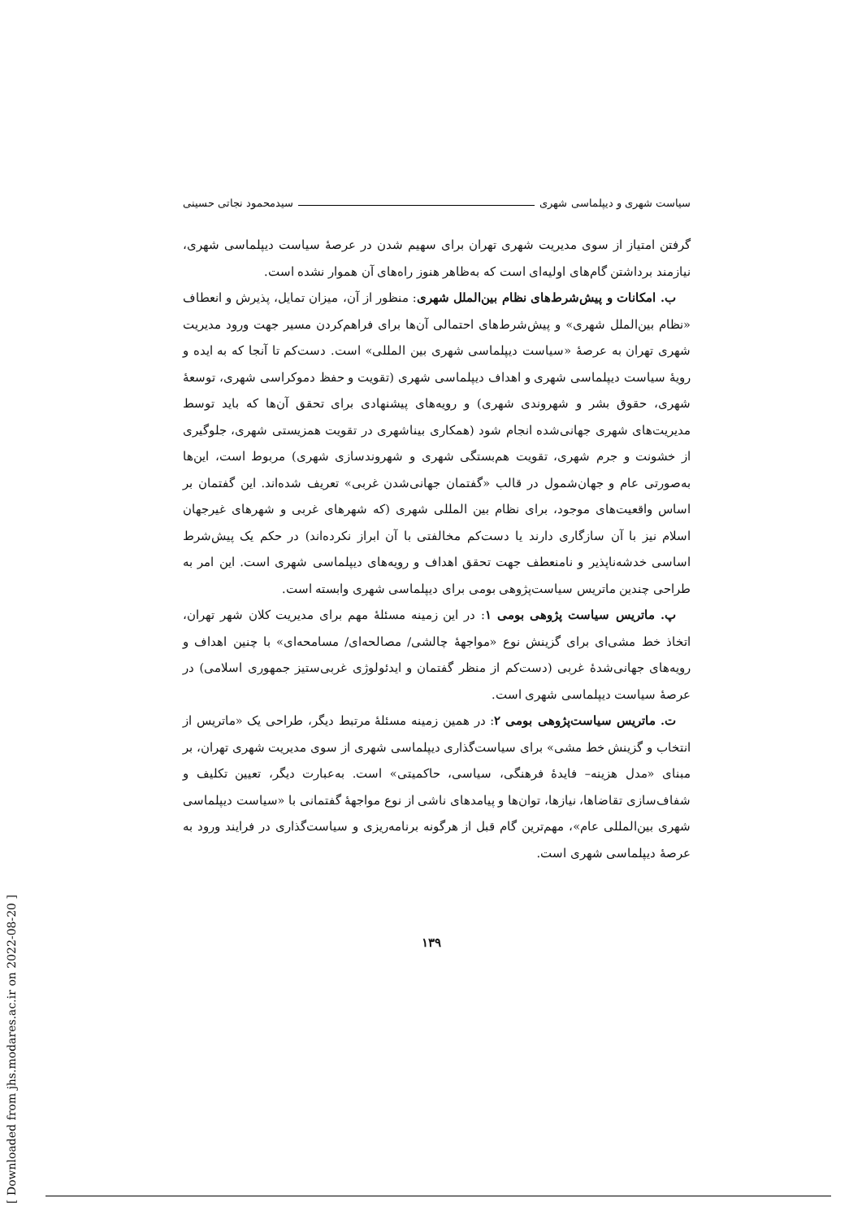سیاست شهری و دیپلماسی شهری سیدمحمود نجاتی حسینی
گرفتن امتیاز از سوی مدیریت شهری تهران برای سهیم شدن در عرصهٔ سیاست دیپلماسی شهری، نیازمند برداشتن گام‌های اولیه‌ای است که به‌ظاهر هنوز راه‌های آن هموار نشده است.
ب. امکانات و پیش‌شرط‌های نظام بین‌الملل شهری: منظور از آن، میزان تمایل، پذیرش و انعطاف «نظام بین‌الملل شهری» و پیش‌شرط‌های احتمالی آن‌ها برای فراهم‌کردن مسیر جهت ورود مدیریت شهری تهران به عرصهٔ «سیاست دیپلماسی شهری بین المللی» است. دست‌کم تا آنجا که به ایده و رویهٔ سیاست دیپلماسی شهری و اهداف دیپلماسی شهری (تقویت و حفظ دموکراسی شهری، توسعهٔ شهری، حقوق بشر و شهروندی شهری) و رویه‌های پیشنهادی برای تحقق آن‌ها که باید توسط مدیریت‌های شهری جهانی‌شده انجام شود (همکاری بیناشهری در تقویت همزیستی شهری، جلوگیری از خشونت و جرم شهری، تقویت هم‌بستگی شهری و شهروندسازی شهری) مربوط است، این‌ها به‌صورتی عام و جهان‌شمول در قالب «گفتمان جهانی‌شدن غربی» تعریف شده‌اند. این گفتمان بر اساس واقعیت‌های موجود، برای نظام بین المللی شهری (که شهرهای غربی و شهرهای غیرجهان اسلام نیز با آن سازگاری دارند یا دست‌کم مخالفتی با آن ابراز نکرده‌اند) در حکم یک پیش‌شرط اساسی خدشه‌ناپذیر و نامنعطف جهت تحقق اهداف و رویه‌های دیپلماسی شهری است. این امر به طراحی چندین ماتریس سیاست‌پژوهی بومی برای دیپلماسی شهری وابسته است.
پ. ماتریس سیاست پژوهی بومی ۱: در این زمینه مسئلهٔ مهم برای مدیریت کلان شهر تهران، اتخاذ خط مشی‌ای برای گزینش نوع «مواجههٔ چالشی/ مصالحه‌ای/ مسامحه‌ای» با چنین اهداف و رویه‌های جهانی‌شدهٔ غربی (دست‌کم از منظر گفتمان و ایدئولوژی غربی‌ستیز جمهوری اسلامی) در عرصهٔ سیاست دیپلماسی شهری است.
ت. ماتریس سیاست‌پژوهی بومی ۲: در همین زمینه مسئلهٔ مرتبط دیگر، طراحی یک «ماتریس از انتخاب و گزینش خط مشی» برای سیاست‌گذاری دیپلماسی شهری از سوی مدیریت شهری تهران، بر مبنای «مدل هزینه– فایدهٔ فرهنگی، سیاسی، حاکمیتی» است. به‌عبارت دیگر، تعیین تکلیف و شفاف‌سازی تقاضاها، نیازها، توان‌ها و پیامدهای ناشی از نوع مواجههٔ گفتمانی با «سیاست دیپلماسی شهری بین‌المللی عام»، مهم‌ترین گام قبل از هرگونه برنامه‌ریزی و سیاست‌گذاری در فرایند ورود به عرصهٔ دیپلماسی شهری است.
۱۳۹
[ Downloaded from jhs.modares.ac.ir on 2022-08-20 ]